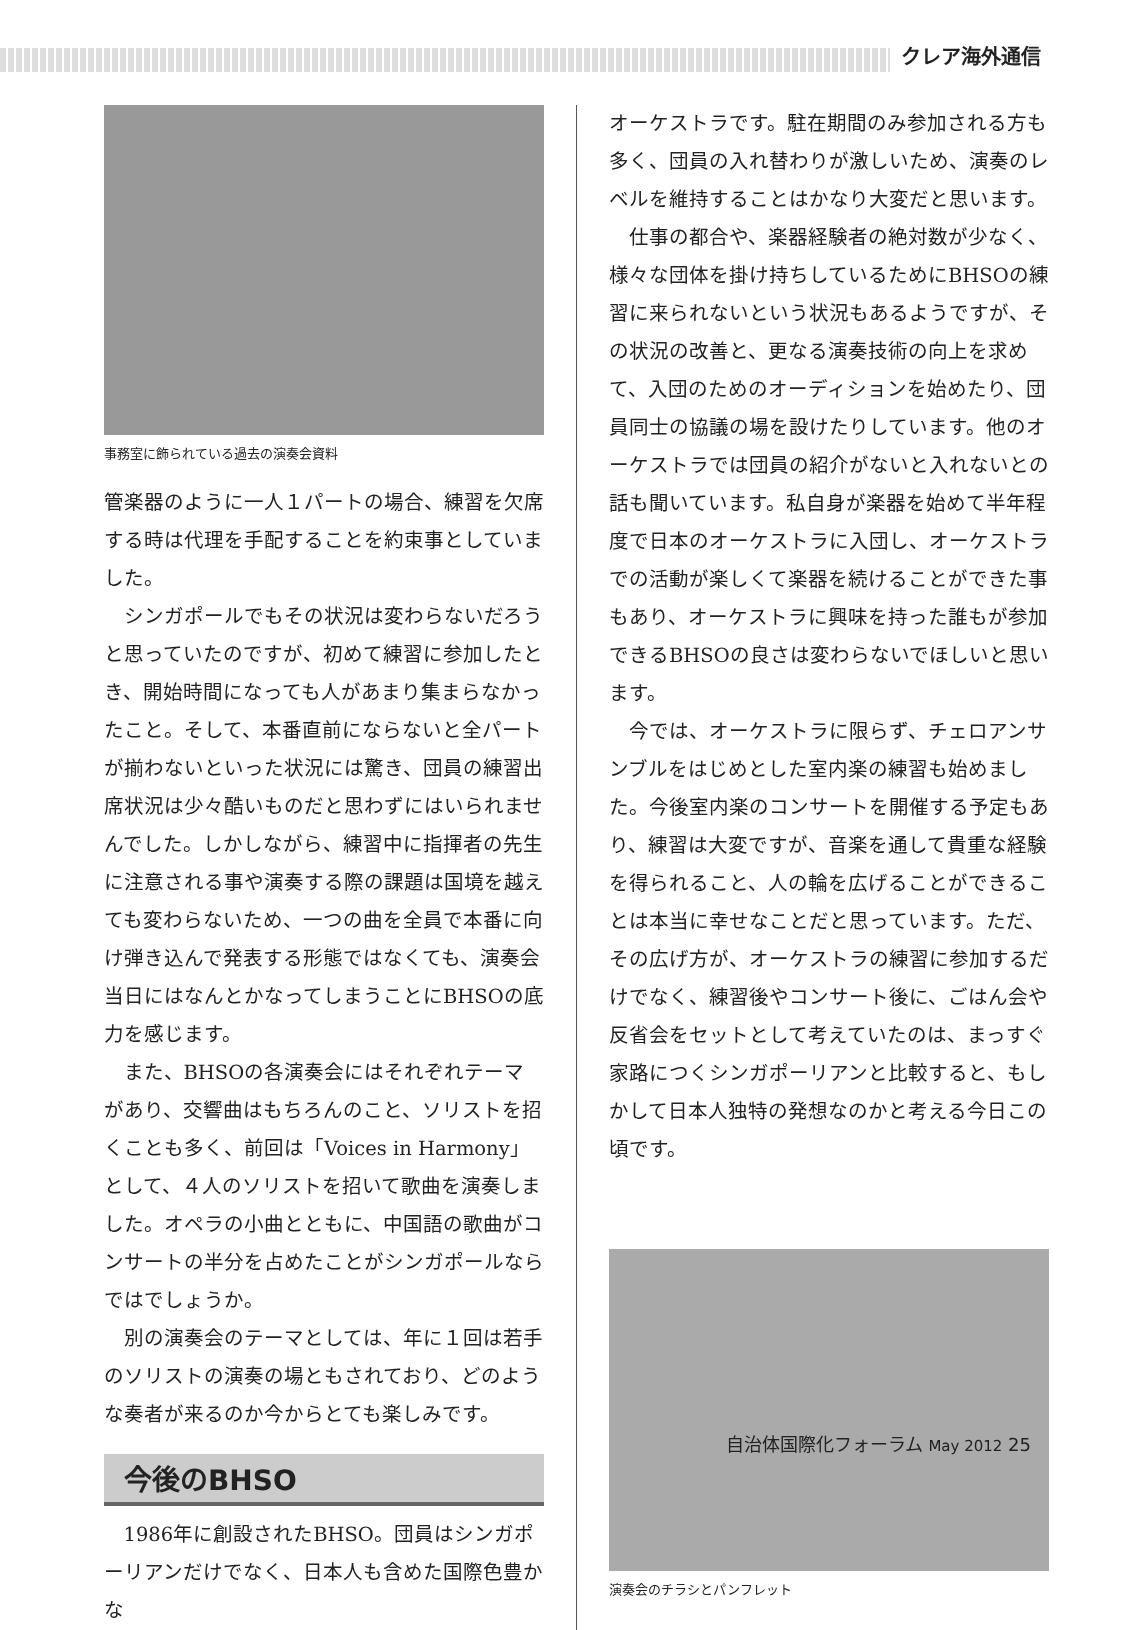クレア海外通信
事務室に飾られている過去の演奏会資料
管楽器のように一人１パートの場合、練習を欠席する時は代理を手配することを約束事としていました。
シンガポールでもその状況は変わらないだろうと思っていたのですが、初めて練習に参加したとき、開始時間になっても人があまり集まらなかったこと。そして、本番直前にならないと全パートが揃わないといった状況には驚き、団員の練習出席状況は少々酷いものだと思わずにはいられませんでした。しかしながら、練習中に指揮者の先生に注意される事や演奏する際の課題は国境を越えても変わらないため、一つの曲を全員で本番に向け弾き込んで発表する形態ではなくても、演奏会当日にはなんとかなってしまうことにBHSOの底力を感じます。
また、BHSOの各演奏会にはそれぞれテーマがあり、交響曲はもちろんのこと、ソリストを招くことも多く、前回は「Voices in Harmony」として、４人のソリストを招いて歌曲を演奏しました。オペラの小曲とともに、中国語の歌曲がコンサートの半分を占めたことがシンガポールならではでしょうか。
別の演奏会のテーマとしては、年に１回は若手のソリストの演奏の場ともされており、どのような奏者が来るのか今からとても楽しみです。
今後のBHSO
1986年に創設されたBHSO。団員はシンガポーリアンだけでなく、日本人も含めた国際色豊かな
オーケストラです。駐在期間のみ参加される方も多く、団員の入れ替わりが激しいため、演奏のレベルを維持することはかなり大変だと思います。
仕事の都合や、楽器経験者の絶対数が少なく、様々な団体を掛け持ちしているためにBHSOの練習に来られないという状況もあるようですが、その状況の改善と、更なる演奏技術の向上を求めて、入団のためのオーディションを始めたり、団員同士の協議の場を設けたりしています。他のオーケストラでは団員の紹介がないと入れないとの話も聞いています。私自身が楽器を始めて半年程度で日本のオーケストラに入団し、オーケストラでの活動が楽しくて楽器を続けることができた事もあり、オーケストラに興味を持った誰もが参加できるBHSOの良さは変わらないでほしいと思います。
今では、オーケストラに限らず、チェロアンサンブルをはじめとした室内楽の練習も始めました。今後室内楽のコンサートを開催する予定もあり、練習は大変ですが、音楽を通して貴重な経験を得られること、人の輪を広げることができることは本当に幸せなことだと思っています。ただ、その広げ方が、オーケストラの練習に参加するだけでなく、練習後やコンサート後に、ごはん会や反省会をセットとして考えていたのは、まっすぐ家路につくシンガポーリアンと比較すると、もしかして日本人独特の発想なのかと考える今日この頃です。
演奏会のチラシとパンフレット
自治体国際化フォーラム May 2012 25